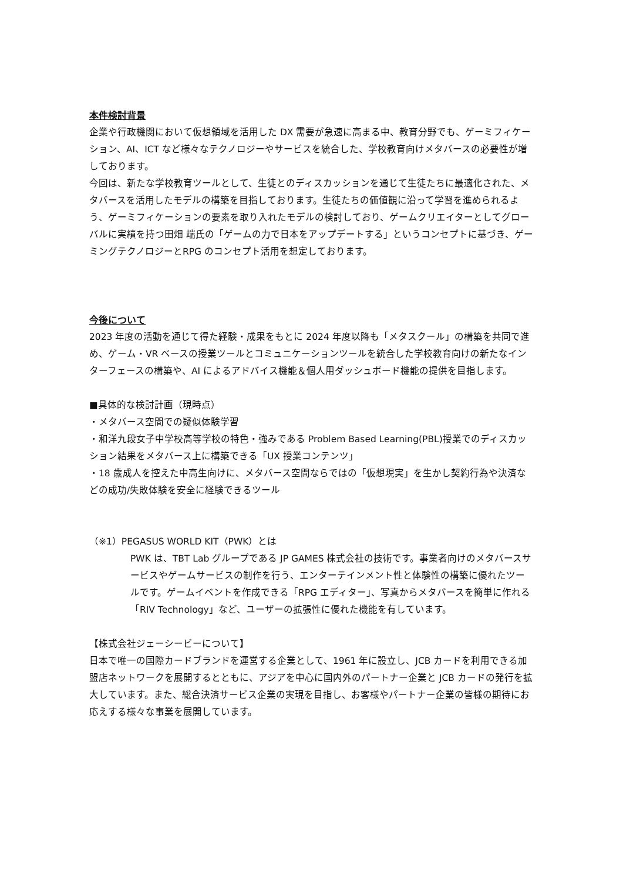本件検討背景
企業や行政機関において仮想領域を活用した DX 需要が急速に高まる中、教育分野でも、ゲーミフィケーション、AI、ICT など様々なテクノロジーやサービスを統合した、学校教育向けメタバースの必要性が増しております。
今回は、新たな学校教育ツールとして、生徒とのディスカッションを通じて生徒たちに最適化された、メタバースを活用したモデルの構築を目指しております。生徒たちの価値観に沿って学習を進められるよう、ゲーミフィケーションの要素を取り入れたモデルの検討しており、ゲームクリエイターとしてグローバルに実績を持つ田畑 端氏の「ゲームの力で日本をアップデートする」というコンセプトに基づき、ゲーミングテクノロジーとRPG のコンセプト活用を想定しております。
今後について
2023 年度の活動を通じて得た経験・成果をもとに 2024 年度以降も「メタスクール」の構築を共同で進め、ゲーム・VR ベースの授業ツールとコミュニケーションツールを統合した学校教育向けの新たなインターフェースの構築や、AI によるアドバイス機能＆個人用ダッシュボード機能の提供を目指します。
■具体的な検討計画（現時点）
・メタバース空間での疑似体験学習
・和洋九段女子中学校高等学校の特色・強みである Problem Based Learning(PBL)授業でのディスカッション結果をメタバース上に構築できる「UX 授業コンテンツ」
・18 歳成人を控えた中高生向けに、メタバース空間ならではの「仮想現実」を生かし契約行為や決済などの成功/失敗体験を安全に経験できるツール
（※1）PEGASUS WORLD KIT（PWK）とは
PWK は、TBT Lab グループである JP GAMES 株式会社の技術です。事業者向けのメタバースサービスやゲームサービスの制作を行う、エンターテインメント性と体験性の構築に優れたツールです。ゲームイベントを作成できる「RPG エディター」、写真からメタバースを簡単に作れる「RIV Technology」など、ユーザーの拡張性に優れた機能を有しています。
【株式会社ジェーシービーについて】
日本で唯一の国際カードブランドを運営する企業として、1961 年に設立し、JCB カードを利用できる加盟店ネットワークを展開するとともに、アジアを中心に国内外のパートナー企業と JCB カードの発行を拡大しています。また、総合決済サービス企業の実現を目指し、お客様やパートナー企業の皆様の期待にお応えする様々な事業を展開しています。